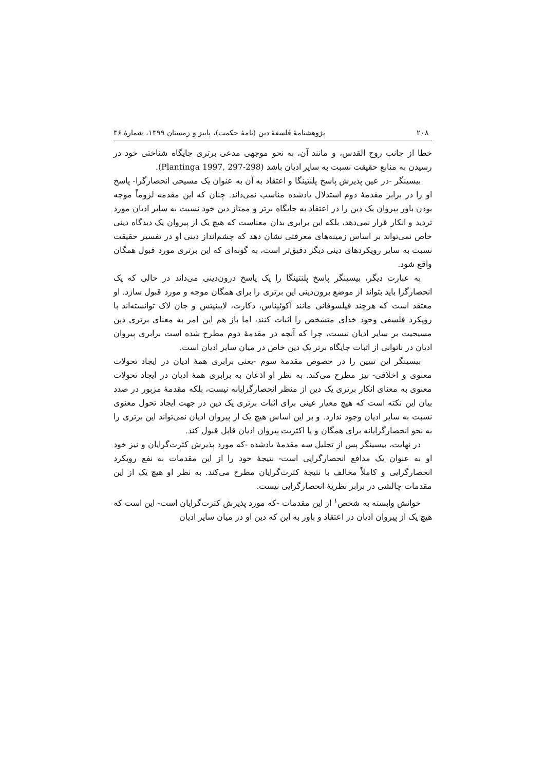۲۰۸ پژوهشنامهٔ فلسفهٔ دین (نامهٔ حکمت)، پاییز و زمستان ۱۳۹۹، شمارهٔ ۳۶
خطا از جانب روح القدس، و مانند آن، به نحو موجهی مدعی برتری جایگاه شناختی خود در رسیدن به منابع حقیقت نسبت به سایر ادیان باشد (Plantinga 1997, 297-298).
بیسینگر -در عین پذیرش پاسخ پلنتینگا و اعتقاد به آن به عنوان یک مسیحی انحصارگرا- پاسخ او را در برابر مقدمهٔ دوم استدلال یادشده مناسب نمی‌داند. چنان که این مقدمه لزوماً موجه بودن باور پیروان یک دین را در اعتقاد به جایگاه برتر و ممتاز دین خود نسبت به سایر ادیان مورد تردید و انکار قرار نمی‌دهد، بلکه این برابری بدان معناست که هیچ یک از پیروان یک دیدگاه دینی خاص نمی‌تواند بر اساس زمینه‌های معرفتی نشان دهد که چشم‌انداز دینی او در تفسیر حقیقت نسبت به سایر رویکردهای دینی دیگر دقیق‌تر است، به گونه‌ای که این برتری مورد قبول همگان واقع شود.
به عبارت دیگر، بیسینگر پاسخ پلنتینگا را یک پاسخ درون‌دینی می‌داند در حالی که یک انحصارگرا باید بتواند از موضع برون‌دینی این برتری را برای همگان موجه و مورد قبول سازد. او معتقد است که هرچند فیلسوفانی مانند آکوئیناس، دکارت، لایبنیتس و جان لاک توانسته‌اند با رویکرد فلسفی وجود خدای متشخص را اثبات کنند، اما باز هم این امر به معنای برتری دین مسیحیت بر سایر ادیان نیست، چرا که آنچه در مقدمهٔ دوم مطرح شده است برابری پیروان ادیان در ناتوانی از اثبات جایگاه برتر یک دین خاص در میان سایر ادیان است.
بیسینگر این تبیین را در خصوص مقدمهٔ سوم -یعنی برابری همهٔ ادیان در ایجاد تحولات معنوی و اخلاقی- نیز مطرح می‌کند. به نظر او اذعان به برابری همهٔ ادیان در ایجاد تحولات معنوی به معنای انکار برتری یک دین از منظر انحصارگرایانه نیست، بلکه مقدمهٔ مزبور در صدد بیان این نکته است که هیچ معیار عینی برای اثبات برتری یک دین در جهت ایجاد تحول معنوی نسبت به سایر ادیان وجود ندارد. و بر این اساس هیچ یک از پیروان ادیان نمی‌تواند این برتری را به نحو انحصارگرایانه برای همگان و یا اکثریت پیروان ادیان قابل قبول کند.
در نهایت، بیسینگر پس از تحلیل سه مقدمهٔ یادشده -که مورد پذیرش کثرت‌گرایان و نیز خود او به عنوان یک مدافع انحصارگرایی است- نتیجهٔ خود را از این مقدمات به نفع رویکرد انحصارگرایی و کاملاً مخالف با نتیجهٔ کثرت‌گرایان مطرح می‌کند. به نظر او هیچ یک از این مقدمات چالشی در برابر نظریهٔ انحصارگرایی نیست.
خوانش وابسته به شخص<sup>۱</sup> از این مقدمات -که مورد پذیرش کثرت‌گرایان است- این است که هیچ یک از پیروان ادیان در اعتقاد و باور به این که دین او در میان سایر ادیان